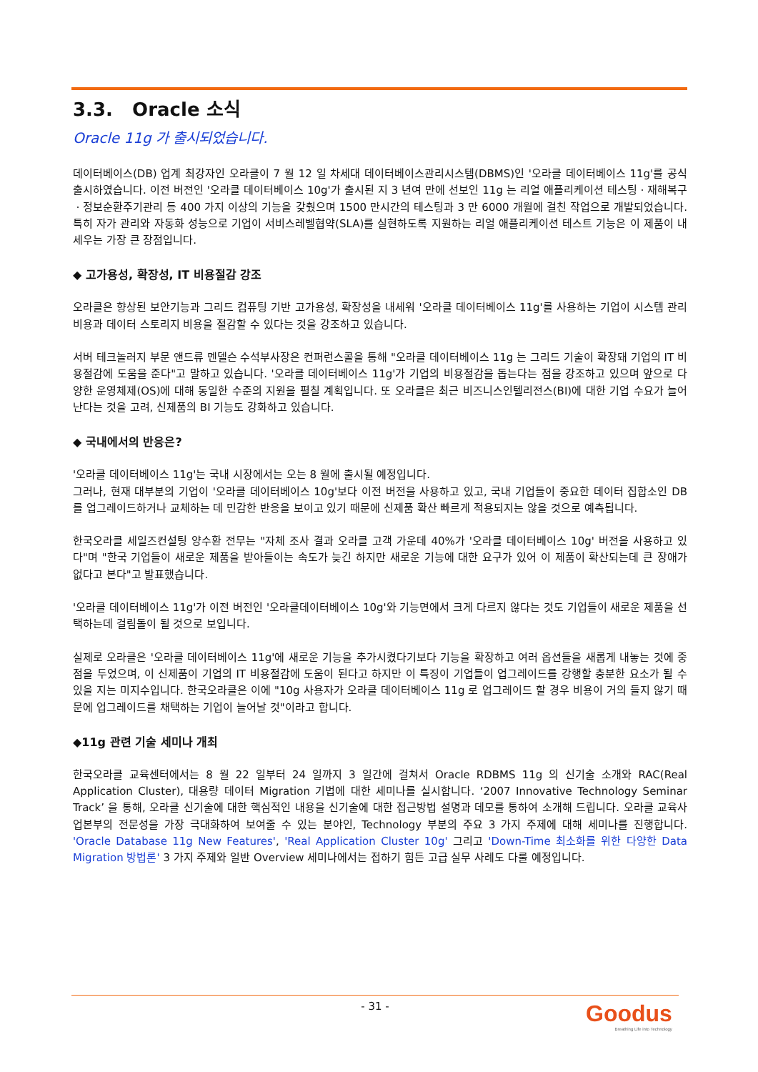3.3. Oracle 소식
Oracle 11g 가 출시되었습니다.
데이터베이스(DB) 업계 최강자인 오라클이 7 월 12 일 차세대 데이터베이스관리시스템(DBMS)인 '오라클 데이터베이스 11g'를 공식 출시하였습니다. 이전 버전인 '오라클 데이터베이스 10g'가 출시된 지 3 년여 만에 선보인 11g 는 리얼 애플리케이션 테스팅ㆍ재해복구ㆍ정보순환주기관리 등 400 가지 이상의 기능을 갖췄으며 1500 만시간의 테스팅과 3 만 6000 개월에 걸친 작업으로 개발되었습니다. 특히 자가 관리와 자동화 성능으로 기업이 서비스레벨협약(SLA)를 실현하도록 지원하는 리얼 애플리케이션 테스트 기능은 이 제품이 내세우는 가장 큰 장점입니다.
◆ 고가용성, 확장성, IT 비용절감 강조
오라클은 향상된 보안기능과 그리드 컴퓨팅 기반 고가용성, 확장성을 내세워 '오라클 데이터베이스 11g'를 사용하는 기업이 시스템 관리 비용과 데이터 스토리지 비용을 절감할 수 있다는 것을 강조하고 있습니다.
서버 테크놀러지 부문 앤드류 멘델슨 수석부사장은 컨퍼런스콜을 통해 "오라클 데이터베이스 11g 는 그리드 기술이 확장돼 기업의 IT 비용절감에 도움을 준다"고 말하고 있습니다. '오라클 데이터베이스 11g'가 기업의 비용절감을 돕는다는 점을 강조하고 있으며 앞으로 다양한 운영체제(OS)에 대해 동일한 수준의 지원을 펼칠 계획입니다. 또 오라클은 최근 비즈니스인텔리전스(BI)에 대한 기업 수요가 늘어난다는 것을 고려, 신제품의 BI 기능도 강화하고 있습니다.
◆ 국내에서의 반응은?
'오라클 데이터베이스 11g'는 국내 시장에서는 오는 8 월에 출시될 예정입니다.
그러나, 현재 대부분의 기업이 '오라클 데이터베이스 10g'보다 이전 버전을 사용하고 있고, 국내 기업들이 중요한 데이터 집합소인 DB 를 업그레이드하거나 교체하는 데 민감한 반응을 보이고 있기 때문에 신제품 확산 빠르게 적용되지는 않을 것으로 예측됩니다.
한국오라클 세일즈컨설팅 양수환 전무는 "자체 조사 결과 오라클 고객 가운데 40%가 '오라클 데이터베이스 10g' 버전을 사용하고 있다"며 "한국 기업들이 새로운 제품을 받아들이는 속도가 늦긴 하지만 새로운 기능에 대한 요구가 있어 이 제품이 확산되는데 큰 장애가 없다고 본다"고 발표했습니다.
'오라클 데이터베이스 11g'가 이전 버전인 '오라클데이터베이스 10g'와 기능면에서 크게 다르지 않다는 것도 기업들이 새로운 제품을 선택하는데 걸림돌이 될 것으로 보입니다.
실제로 오라클은 '오라클 데이터베이스 11g'에 새로운 기능을 추가시켰다기보다 기능을 확장하고 여러 옵션들을 새롭게 내놓는 것에 중점을 두었으며, 이 신제품이 기업의 IT 비용절감에 도움이 된다고 하지만 이 특징이 기업들이 업그레이드를 강행할 충분한 요소가 될 수 있을 지는 미지수입니다. 한국오라클은 이에 "10g 사용자가 오라클 데이터베이스 11g 로 업그레이드 할 경우 비용이 거의 들지 않기 때문에 업그레이드를 채택하는 기업이 늘어날 것"이라고 합니다.
◆11g 관련 기술 세미나 개최
한국오라클 교육센터에서는 8 월 22 일부터 24 일까지 3 일간에 걸쳐서 Oracle RDBMS 11g 의 신기술 소개와 RAC(Real Application Cluster), 대용량 데이터 Migration 기법에 대한 세미나를 실시합니다. ‘2007 Innovative Technology Seminar Track’ 을 통해, 오라클 신기술에 대한 핵심적인 내용을 신기술에 대한 접근방법 설명과 데모를 통하여 소개해 드립니다. 오라클 교육사업본부의 전문성을 가장 극대화하여 보여줄 수 있는 분야인, Technology 부분의 주요 3 가지 주제에 대해 세미나를 진행합니다. 'Oracle Database 11g New Features', 'Real Application Cluster 10g' 그리고 'Down-Time 최소화를 위한 다양한 Data Migration 방법론' 3 가지 주제와 일반 Overview 세미나에서는 접하기 힘든 고급 실무 사례도 다룰 예정입니다.
- 31 -
Goodus
Breathing Life into Technology